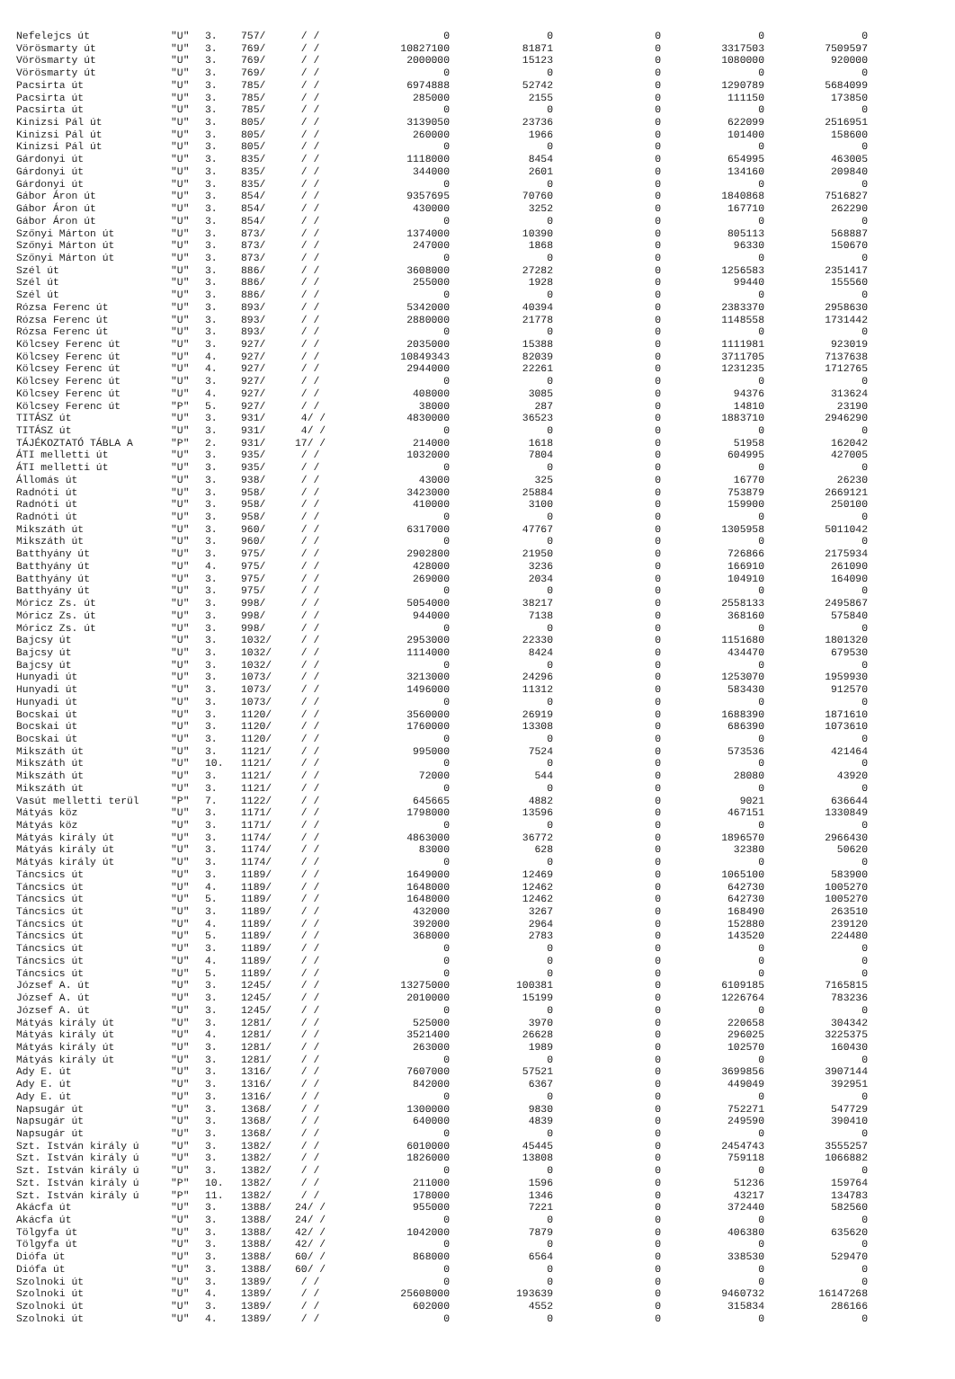| Nefelejcs út | "U" | 3. | 757/ | / / | 0 | 0 | 0 | 0 | 0 |
| Vörösmarty út | "U" | 3. | 769/ | / / | 10827100 | 81871 | 0 | 3317503 | 7509597 |
| Vörösmarty út | "U" | 3. | 769/ | / / | 2000000 | 15123 | 0 | 1080000 | 920000 |
| Vörösmarty út | "U" | 3. | 769/ | / / | 0 | 0 | 0 | 0 | 0 |
| Pacsirta út | "U" | 3. | 785/ | / / | 6974888 | 52742 | 0 | 1290789 | 5684099 |
| Pacsirta út | "U" | 3. | 785/ | / / | 285000 | 2155 | 0 | 111150 | 173850 |
| Pacsirta út | "U" | 3. | 785/ | / / | 0 | 0 | 0 | 0 | 0 |
| Kinizsi Pál út | "U" | 3. | 805/ | / / | 3139050 | 23736 | 0 | 622099 | 2516951 |
| Kinizsi Pál út | "U" | 3. | 805/ | / / | 260000 | 1966 | 0 | 101400 | 158600 |
| Kinizsi Pál út | "U" | 3. | 805/ | / / | 0 | 0 | 0 | 0 | 0 |
| Gárdonyi út | "U" | 3. | 835/ | / / | 1118000 | 8454 | 0 | 654995 | 463005 |
| Gárdonyi út | "U" | 3. | 835/ | / / | 344000 | 2601 | 0 | 134160 | 209840 |
| Gárdonyi út | "U" | 3. | 835/ | / / | 0 | 0 | 0 | 0 | 0 |
| Gábor Áron út | "U" | 3. | 854/ | / / | 9357695 | 70760 | 0 | 1840868 | 7516827 |
| Gábor Áron út | "U" | 3. | 854/ | / / | 430000 | 3252 | 0 | 167710 | 262290 |
| Gábor Áron út | "U" | 3. | 854/ | / / | 0 | 0 | 0 | 0 | 0 |
| Szőnyi Márton út | "U" | 3. | 873/ | / / | 1374000 | 10390 | 0 | 805113 | 568887 |
| Szőnyi Márton út | "U" | 3. | 873/ | / / | 247000 | 1868 | 0 | 96330 | 150670 |
| Szőnyi Márton út | "U" | 3. | 873/ | / / | 0 | 0 | 0 | 0 | 0 |
| Szél út | "U" | 3. | 886/ | / / | 3608000 | 27282 | 0 | 1256583 | 2351417 |
| Szél út | "U" | 3. | 886/ | / / | 255000 | 1928 | 0 | 99440 | 155560 |
| Szél út | "U" | 3. | 886/ | / / | 0 | 0 | 0 | 0 | 0 |
| Rózsa Ferenc út | "U" | 3. | 893/ | / / | 5342000 | 40394 | 0 | 2383370 | 2958630 |
| Rózsa Ferenc út | "U" | 3. | 893/ | / / | 2880000 | 21778 | 0 | 1148558 | 1731442 |
| Rózsa Ferenc út | "U" | 3. | 893/ | / / | 0 | 0 | 0 | 0 | 0 |
| Kölcsey Ferenc út | "U" | 3. | 927/ | / / | 2035000 | 15388 | 0 | 1111981 | 923019 |
| Kölcsey Ferenc út | "U" | 4. | 927/ | / / | 10849343 | 82039 | 0 | 3711705 | 7137638 |
| Kölcsey Ferenc út | "U" | 4. | 927/ | / / | 2944000 | 22261 | 0 | 1231235 | 1712765 |
| Kölcsey Ferenc út | "U" | 3. | 927/ | / / | 0 | 0 | 0 | 0 | 0 |
| Kölcsey Ferenc út | "U" | 4. | 927/ | / / | 408000 | 3085 | 0 | 94376 | 313624 |
| Kölcsey Ferenc út | "P" | 5. | 927/ | / / | 38000 | 287 | 0 | 14810 | 23190 |
| TITÁSZ út | "U" | 3. | 931/ | 4/ / | 4830000 | 36523 | 0 | 1883710 | 2946290 |
| TITÁSZ út | "U" | 3. | 931/ | 4/ / | 0 | 0 | 0 | 0 | 0 |
| TÁJÉKOZTATÓ TÁBLA A | "P" | 2. | 931/ | 17/ / | 214000 | 1618 | 0 | 51958 | 162042 |
| ÁTI melletti út | "U" | 3. | 935/ | / / | 1032000 | 7804 | 0 | 604995 | 427005 |
| ÁTI melletti út | "U" | 3. | 935/ | / / | 0 | 0 | 0 | 0 | 0 |
| Állomás út | "U" | 3. | 938/ | / / | 43000 | 325 | 0 | 16770 | 26230 |
| Radnóti út | "U" | 3. | 958/ | / / | 3423000 | 25884 | 0 | 753879 | 2669121 |
| Radnóti út | "U" | 3. | 958/ | / / | 410000 | 3100 | 0 | 159900 | 250100 |
| Radnóti út | "U" | 3. | 958/ | / / | 0 | 0 | 0 | 0 | 0 |
| Mikszáth út | "U" | 3. | 960/ | / / | 6317000 | 47767 | 0 | 1305958 | 5011042 |
| Mikszáth út | "U" | 3. | 960/ | / / | 0 | 0 | 0 | 0 | 0 |
| Batthyány út | "U" | 3. | 975/ | / / | 2902800 | 21950 | 0 | 726866 | 2175934 |
| Batthyány út | "U" | 4. | 975/ | / / | 428000 | 3236 | 0 | 166910 | 261090 |
| Batthyány út | "U" | 3. | 975/ | / / | 269000 | 2034 | 0 | 104910 | 164090 |
| Batthyány út | "U" | 3. | 975/ | / / | 0 | 0 | 0 | 0 | 0 |
| Móricz Zs. út | "U" | 3. | 998/ | / / | 5054000 | 38217 | 0 | 2558133 | 2495867 |
| Móricz Zs. út | "U" | 3. | 998/ | / / | 944000 | 7138 | 0 | 368160 | 575840 |
| Móricz Zs. út | "U" | 3. | 998/ | / / | 0 | 0 | 0 | 0 | 0 |
| Bajcsy út | "U" | 3. | 1032/ | / / | 2953000 | 22330 | 0 | 1151680 | 1801320 |
| Bajcsy út | "U" | 3. | 1032/ | / / | 1114000 | 8424 | 0 | 434470 | 679530 |
| Bajcsy út | "U" | 3. | 1032/ | / / | 0 | 0 | 0 | 0 | 0 |
| Hunyadi út | "U" | 3. | 1073/ | / / | 3213000 | 24296 | 0 | 1253070 | 1959930 |
| Hunyadi út | "U" | 3. | 1073/ | / / | 1496000 | 11312 | 0 | 583430 | 912570 |
| Hunyadi út | "U" | 3. | 1073/ | / / | 0 | 0 | 0 | 0 | 0 |
| Bocskai út | "U" | 3. | 1120/ | / / | 3560000 | 26919 | 0 | 1688390 | 1871610 |
| Bocskai út | "U" | 3. | 1120/ | / / | 1760000 | 13308 | 0 | 686390 | 1073610 |
| Bocskai út | "U" | 3. | 1120/ | / / | 0 | 0 | 0 | 0 | 0 |
| Mikszáth út | "U" | 3. | 1121/ | / / | 995000 | 7524 | 0 | 573536 | 421464 |
| Mikszáth út | "U" | 10. | 1121/ | / / | 0 | 0 | 0 | 0 | 0 |
| Mikszáth út | "U" | 3. | 1121/ | / / | 72000 | 544 | 0 | 28080 | 43920 |
| Mikszáth út | "U" | 3. | 1121/ | / / | 0 | 0 | 0 | 0 | 0 |
| Vasút melletti terül | "P" | 7. | 1122/ | / / | 645665 | 4882 | 0 | 9021 | 636644 |
| Mátyás köz | "U" | 3. | 1171/ | / / | 1798000 | 13596 | 0 | 467151 | 1330849 |
| Mátyás köz | "U" | 3. | 1171/ | / / | 0 | 0 | 0 | 0 | 0 |
| Mátyás király út | "U" | 3. | 1174/ | / / | 4863000 | 36772 | 0 | 1896570 | 2966430 |
| Mátyás király út | "U" | 3. | 1174/ | / / | 83000 | 628 | 0 | 32380 | 50620 |
| Mátyás király út | "U" | 3. | 1174/ | / / | 0 | 0 | 0 | 0 | 0 |
| Táncsics út | "U" | 3. | 1189/ | / / | 1649000 | 12469 | 0 | 1065100 | 583900 |
| Táncsics út | "U" | 4. | 1189/ | / / | 1648000 | 12462 | 0 | 642730 | 1005270 |
| Táncsics út | "U" | 5. | 1189/ | / / | 1648000 | 12462 | 0 | 642730 | 1005270 |
| Táncsics út | "U" | 3. | 1189/ | / / | 432000 | 3267 | 0 | 168490 | 263510 |
| Táncsics út | "U" | 4. | 1189/ | / / | 392000 | 2964 | 0 | 152880 | 239120 |
| Táncsics út | "U" | 5. | 1189/ | / / | 368000 | 2783 | 0 | 143520 | 224480 |
| Táncsics út | "U" | 3. | 1189/ | / / | 0 | 0 | 0 | 0 | 0 |
| Táncsics út | "U" | 4. | 1189/ | / / | 0 | 0 | 0 | 0 | 0 |
| Táncsics út | "U" | 5. | 1189/ | / / | 0 | 0 | 0 | 0 | 0 |
| József A. út | "U" | 3. | 1245/ | / / | 13275000 | 100381 | 0 | 6109185 | 7165815 |
| József A. út | "U" | 3. | 1245/ | / / | 2010000 | 15199 | 0 | 1226764 | 783236 |
| József A. út | "U" | 3. | 1245/ | / / | 0 | 0 | 0 | 0 | 0 |
| Mátyás király út | "U" | 3. | 1281/ | / / | 525000 | 3970 | 0 | 220658 | 304342 |
| Mátyás király út | "U" | 4. | 1281/ | / / | 3521400 | 26628 | 0 | 296025 | 3225375 |
| Mátyás király út | "U" | 3. | 1281/ | / / | 263000 | 1989 | 0 | 102570 | 160430 |
| Mátyás király út | "U" | 3. | 1281/ | / / | 0 | 0 | 0 | 0 | 0 |
| Ady E. út | "U" | 3. | 1316/ | / / | 7607000 | 57521 | 0 | 3699856 | 3907144 |
| Ady E. út | "U" | 3. | 1316/ | / / | 842000 | 6367 | 0 | 449049 | 392951 |
| Ady E. út | "U" | 3. | 1316/ | / / | 0 | 0 | 0 | 0 | 0 |
| Napsugár út | "U" | 3. | 1368/ | / / | 1300000 | 9830 | 0 | 752271 | 547729 |
| Napsugár út | "U" | 3. | 1368/ | / / | 640000 | 4839 | 0 | 249590 | 390410 |
| Napsugár út | "U" | 3. | 1368/ | / / | 0 | 0 | 0 | 0 | 0 |
| Szt. István király ú | "U" | 3. | 1382/ | / / | 6010000 | 45445 | 0 | 2454743 | 3555257 |
| Szt. István király ú | "U" | 3. | 1382/ | / / | 1826000 | 13808 | 0 | 759118 | 1066882 |
| Szt. István király ú | "U" | 3. | 1382/ | / / | 0 | 0 | 0 | 0 | 0 |
| Szt. István király ú | "P" | 10. | 1382/ | / / | 211000 | 1596 | 0 | 51236 | 159764 |
| Szt. István király ú | "P" | 11. | 1382/ | / / | 178000 | 1346 | 0 | 43217 | 134783 |
| Akácfa út | "U" | 3. | 1388/ | 24/ / | 955000 | 7221 | 0 | 372440 | 582560 |
| Akácfa út | "U" | 3. | 1388/ | 24/ / | 0 | 0 | 0 | 0 | 0 |
| Tölgyfa út | "U" | 3. | 1388/ | 42/ / | 1042000 | 7879 | 0 | 406380 | 635620 |
| Tölgyfa út | "U" | 3. | 1388/ | 42/ / | 0 | 0 | 0 | 0 | 0 |
| Diófa út | "U" | 3. | 1388/ | 60/ / | 868000 | 6564 | 0 | 338530 | 529470 |
| Diófa út | "U" | 3. | 1388/ | 60/ / | 0 | 0 | 0 | 0 | 0 |
| Szolnoki út | "U" | 3. | 1389/ | / / | 0 | 0 | 0 | 0 | 0 |
| Szolnoki út | "U" | 4. | 1389/ | / / | 25608000 | 193639 | 0 | 9460732 | 16147268 |
| Szolnoki út | "U" | 3. | 1389/ | / / | 602000 | 4552 | 0 | 315834 | 286166 |
| Szolnoki út | "U" | 4. | 1389/ | / / | 0 | 0 | 0 | 0 | 0 |